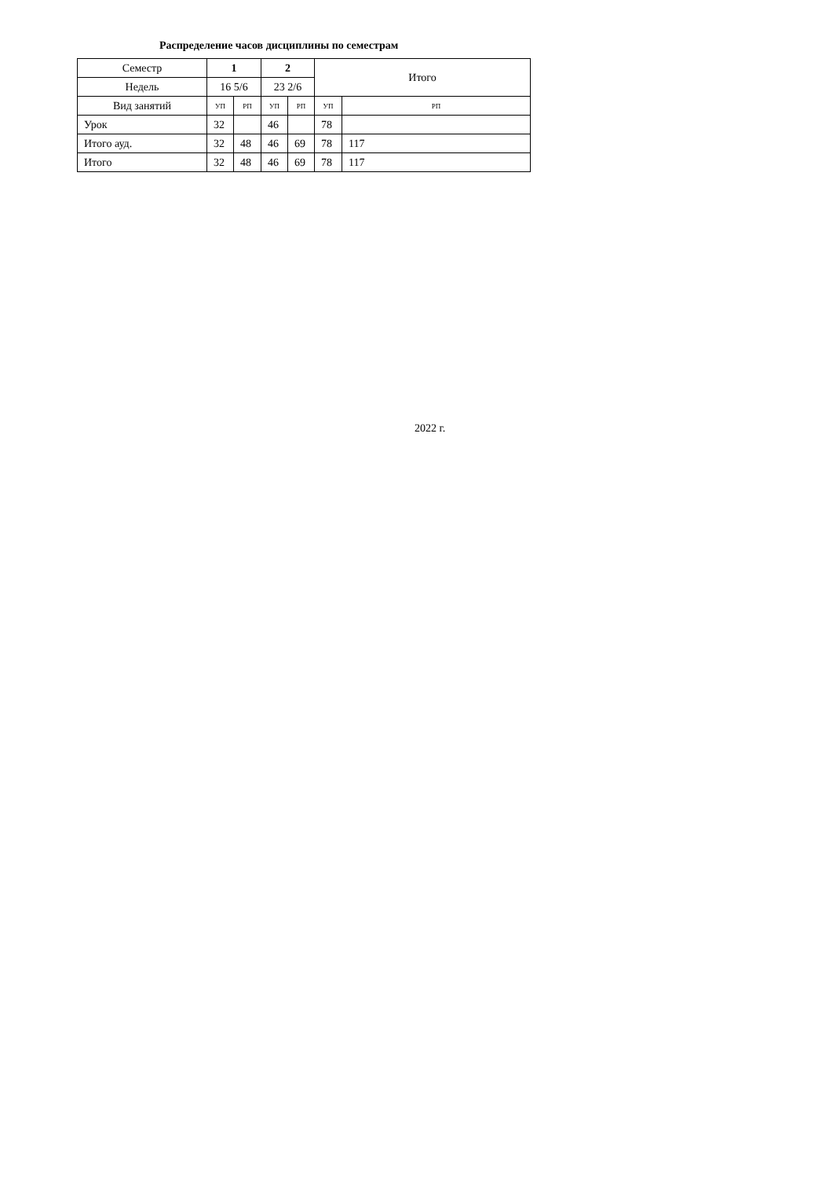Распределение часов дисциплины по семестрам
| Семестр | 1 | | 2 | | Итого | |
| Недель | 16 5/6 | | 23 2/6 | | | |
| Вид занятий | УП | РП | УП | РП | УП | РП |
| Урок | 32 | | 46 | | 78 | |
| Итого ауд. | 32 | 48 | 46 | 69 | 78 | 117 |
| Итого | 32 | 48 | 46 | 69 | 78 | 117 |
2022 г.